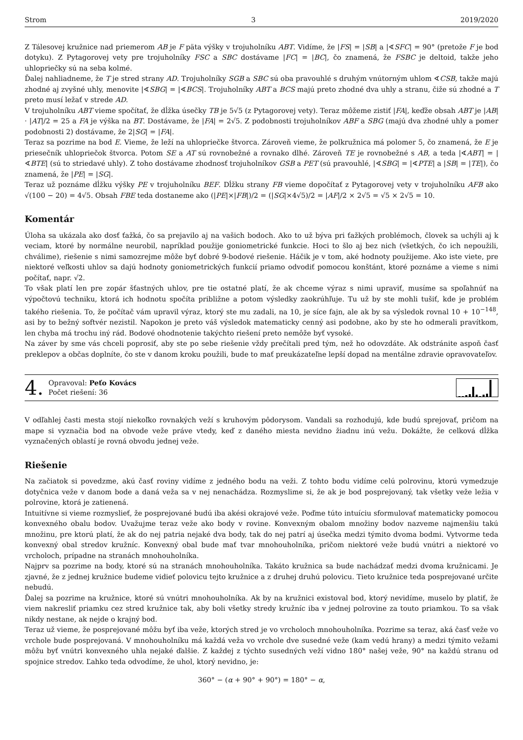Strom 3 2019/2020
Z Tálesovej kružnice nad priemerom AB je F päta výšky v trojuholníku ABT. Vidíme, že |FS| = |SB| a |∢SFC| = 90° (pretože F je bod dotyku). Z Pytagorovej vety pre trojuholníky FSC a SBC dostávame |FC| = |BC|, čo znamená, že FSBC je deltoid, takže jeho uhlopriečky sú na seba kolmé.
Ďalej nahliadneme, že T je stred strany AD. Trojuholníky SGB a SBC sú oba pravouhlé s druhým vnútorným uhlom ∢CSB, takže majú zhodné aj zvyšné uhly, menovite |∢SBG| = |∢BCS|. Trojuholníky ABT a BCS majú preto zhodné dva uhly a stranu, čiže sú zhodné a T preto musí ležať v strede AD.
V trojuholníku ABT vieme spočítať, že dĺžka úsečky TB je 5√5 (z Pytagorovej vety). Teraz môžeme zistiť |FA|, keďže obsah ABT je |AB| · |AT|/2 = 25 a FA je výška na BT. Dostávame, že |FA| = 2√5. Z podobnosti trojuholníkov ABF a SBG (majú dva zhodné uhly a pomer podobnosti 2) dostávame, že 2|SG| = |FA|.
Teraz sa pozrime na bod E. Vieme, že leží na uhlopriečke štvorca. Zároveň vieme, že polkružnica má polomer 5, čo znamená, že E je priesečník uhlopriečok štvorca. Potom SE a AT sú rovnobežné a rovnako dlhé. Zároveň TE je rovnobežné s AB, a teda |∢ABT| = |∢BTE| (sú to striedavé uhly). Z toho dostávame zhodnosť trojuholníkov GSB a PET (sú pravouhlé, |∢SBG| = |∢PTE| a |SB| = |TE|), čo znamená, že |PE| = |SG|.
Teraz už poznáme dĺžku výšky PE v trojuholníku BEF. Dĺžku strany FB vieme dopočítať z Pytagorovej vety v trojuholníku AFB ako √(100 − 20) = 4√5. Obsah FBE teda dostaneme ako (|PE|×|FB|)/2 = (|SG|×4√5)/2 = |AF|/2 × 2√5 = √5 × 2√5 = 10.
Komentár
Úloha sa ukázala ako dosť ťažká, čo sa prejavilo aj na vašich bodoch. Ako to už býva pri ťažkých problémoch, človek sa uchýli aj k veciam, ktoré by normálne neurobil, napríklad použije goniometrické funkcie. Hoci to šlo aj bez nich (všetkých, čo ich nepoužili, chválime), riešenie s nimi samozrejme môže byť dobré 9-bodové riešenie. Háčik je v tom, aké hodnoty použijeme. Ako iste viete, pre niektoré veľkosti uhlov sa dajú hodnoty goniometrických funkcií priamo odvodiť pomocou konštánt, ktoré poznáme a vieme s nimi počítať, napr. √2.
To však platí len pre zopár šťastných uhlov, pre tie ostatné platí, že ak chceme výraz s nimi upraviť, musíme sa spoľahnúť na výpočtovú techniku, ktorá ich hodnotu spočíta približne a potom výsledky zaokrúhľuje. Tu už by ste mohli tušiť, kde je problém takého riešenia. To, že počítač vám upravil výraz, ktorý ste mu zadali, na 10, je síce fajn, ale ak by sa výsledok rovnal 10 + 10<sup>−148</sup>, asi by to bežný softvér nezistil. Napokon je preto váš výsledok matematicky cenný asi podobne, ako by ste ho odmerali pravítkom, len chyba má trochu iný rád. Bodové ohodnotenie takýchto riešení preto nemôže byť vysoké.
Na záver by sme vás chceli poprosiť, aby ste po sebe riešenie vždy prečítali pred tým, než ho odovzdáte. Ak odstránite aspoň časť preklepov a občas doplníte, čo ste v danom kroku použili, bude to mať preukázateľne lepší dopad na mentálne zdravie opravovateľov.
4.
Opravoval: Peťo Kovács
Počet riešení: 36
V odľahlej časti mesta stojí niekoľko rovnakých veží s kruhovým pôdorysom. Vandali sa rozhodujú, kde budú sprejovať, pričom na mape si vyznačia bod na obvode veže práve vtedy, keď z daného miesta nevidno žiadnu inú vežu. Dokážte, že celková dĺžka vyznačených oblastí je rovná obvodu jednej veže.
Riešenie
Na začiatok si povedzme, akú časť roviny vidíme z jedného bodu na veži. Z tohto bodu vidíme celú polrovinu, ktorú vymedzuje dotyčnica veže v danom bode a daná veža sa v nej nenachádza. Rozmyslime si, že ak je bod posprejovaný, tak všetky veže ležia v polrovine, ktorá je zatienená.
Intuitívne si vieme rozmyslieť, že posprejované budú iba akési okrajové veže. Poďme túto intuíciu sformulovať matematicky pomocou konvexného obalu bodov. Uvažujme teraz veže ako body v rovine. Konvexným obalom množiny bodov nazveme najmenšiu takú množinu, pre ktorú platí, že ak do nej patria nejaké dva body, tak do nej patrí aj úsečka medzi týmito dvoma bodmi. Vytvorme teda konvexný obal stredov kružníc. Konvexný obal bude mať tvar mnohouholníka, pričom niektoré veže budú vnútri a niektoré vo vrcholoch, prípadne na stranách mnohouholníka.
Najprv sa pozrime na body, ktoré sú na stranách mnohouholníka. Takáto kružnica sa bude nachádzať medzi dvoma kružnicami. Je zjavné, že z jednej kružnice budeme vidieť polovicu tejto kružnice a z druhej druhú polovicu. Tieto kružnice teda posprejované určite nebudú.
Ďalej sa pozrime na kružnice, ktoré sú vnútri mnohouholníka. Ak by na kružnici existoval bod, ktorý nevidíme, muselo by platiť, že viem nakresliť priamku cez stred kružnice tak, aby boli všetky stredy kružníc iba v jednej polrovine za touto priamkou. To sa však nikdy nestane, ak nejde o krajný bod.
Teraz už vieme, že posprejované môžu byť iba veže, ktorých stred je vo vrcholoch mnohouholníka. Pozrime sa teraz, aká časť veže vo vrchole bude posprejovaná. V mnohouholníku má každá veža vo vrchole dve susedné veže (kam vedú hrany) a medzi týmito vežami môžu byť vnútri konvexného uhla nejaké ďalšie. Z každej z týchto susedných veží vidno 180° našej veže, 90° na každú stranu od spojnice stredov. Ľahko teda odvodíme, že uhol, ktorý nevidno, je:
360° − (α + 90° + 90°) = 180° − α,